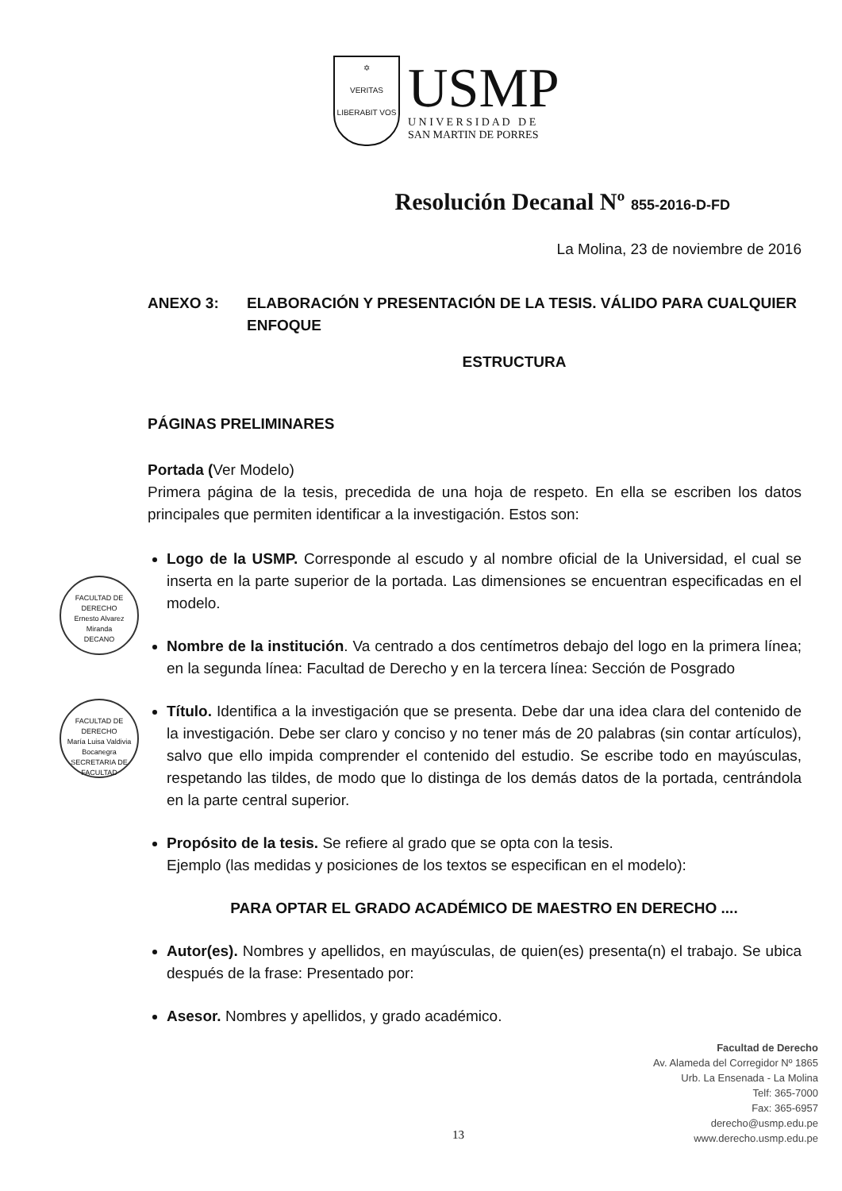✡
VERITAS
LIBERABIT VOS
USMP
U N I V E R S I D A D D E
SAN MARTIN DE PORRES
Resolución Decanal Nº 855-2016-D-FD
La Molina, 23 de noviembre de 2016
ANEXO 3: ELABORACIÓN Y PRESENTACIÓN DE LA TESIS. VÁLIDO PARA CUALQUIER ENFOQUE
ESTRUCTURA
PÁGINAS PRELIMINARES
Portada (Ver Modelo)
Primera página de la tesis, precedida de una hoja de respeto. En ella se escriben los datos principales que permiten identificar a la investigación. Estos son:
Logo de la USMP. Corresponde al escudo y al nombre oficial de la Universidad, el cual se inserta en la parte superior de la portada. Las dimensiones se encuentran especificadas en el modelo.
Nombre de la institución. Va centrado a dos centímetros debajo del logo en la primera línea; en la segunda línea: Facultad de Derecho y en la tercera línea: Sección de Posgrado
Título. Identifica a la investigación que se presenta. Debe dar una idea clara del contenido de la investigación. Debe ser claro y conciso y no tener más de 20 palabras (sin contar artículos), salvo que ello impida comprender el contenido del estudio. Se escribe todo en mayúsculas, respetando las tildes, de modo que lo distinga de los demás datos de la portada, centrándola en la parte central superior.
Propósito de la tesis. Se refiere al grado que se opta con la tesis.
Ejemplo (las medidas y posiciones de los textos se especifican en el modelo):
PARA OPTAR EL GRADO ACADÉMICO DE MAESTRO EN DERECHO ....
Autor(es). Nombres y apellidos, en mayúsculas, de quien(es) presenta(n) el trabajo. Se ubica después de la frase: Presentado por:
Asesor. Nombres y apellidos, y grado académico.
FACULTAD DE DERECHO
Ernesto Alvarez Miranda
DECANO
FACULTAD DE DERECHO
María Luisa Valdivia Bocanegra
SECRETARIA DE FACULTAD
Facultad de Derecho
Av. Alameda del Corregidor Nº 1865
Urb. La Ensenada - La Molina
Telf: 365-7000
Fax: 365-6957
derecho@usmp.edu.pe
www.derecho.usmp.edu.pe
13